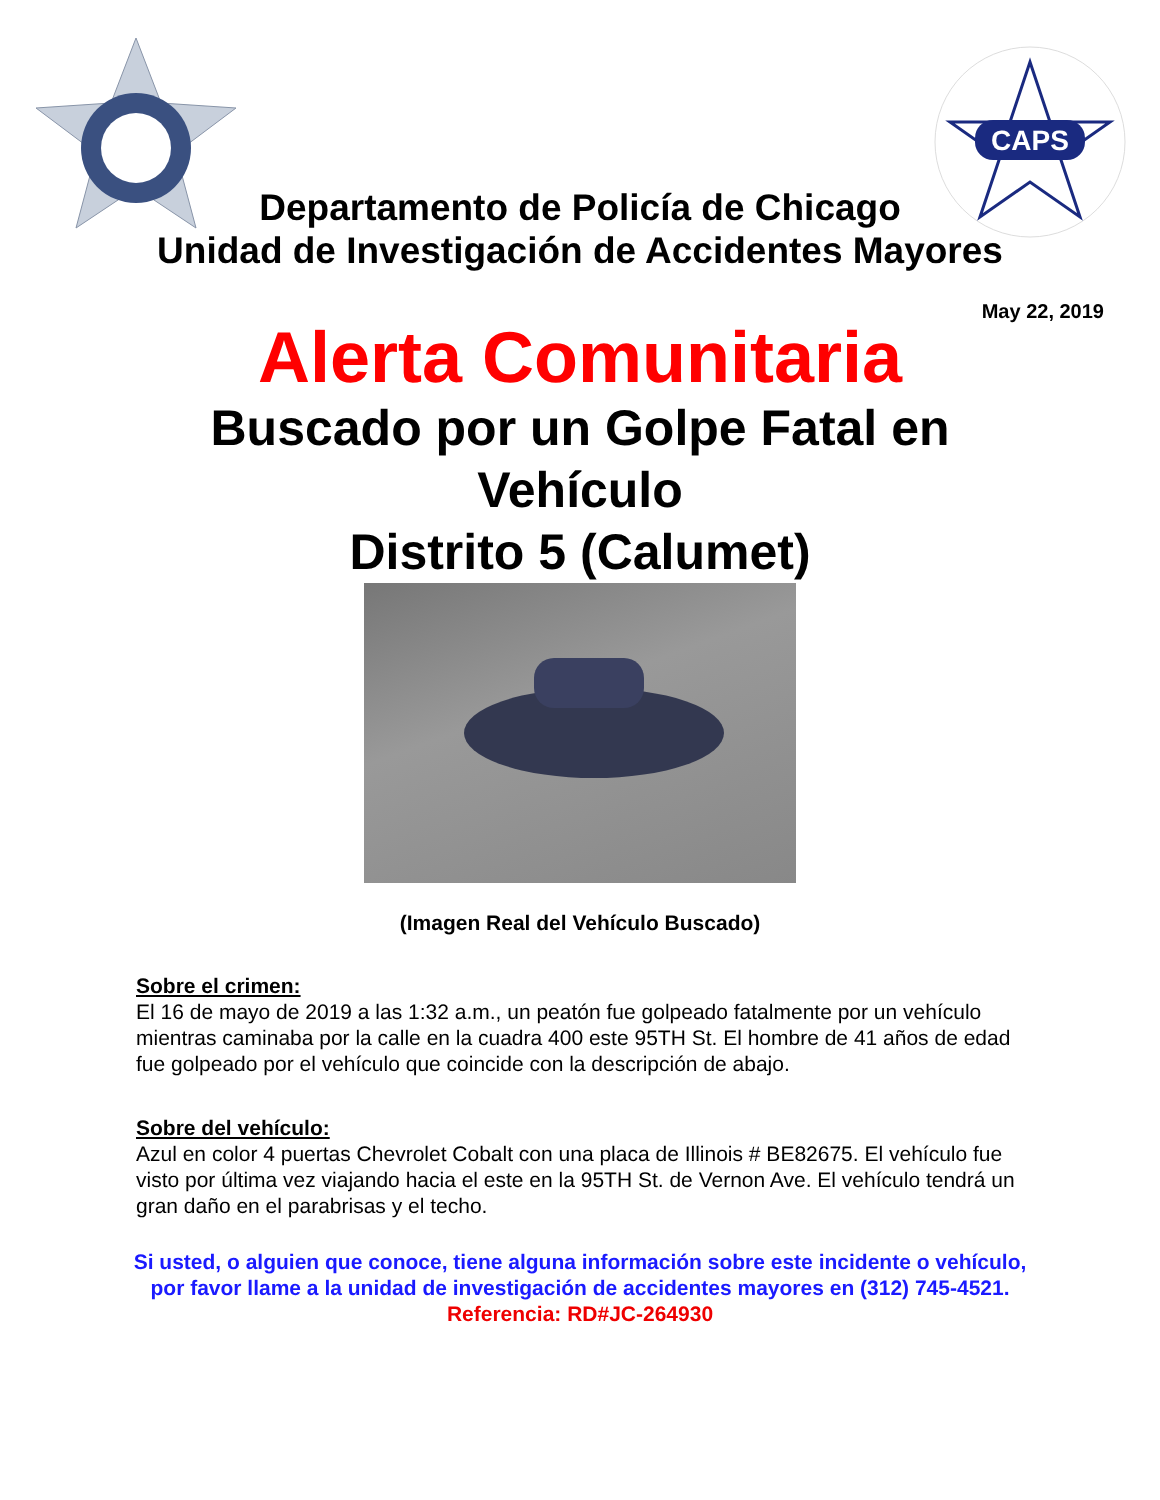CAPS
Departamento de Policía de Chicago
Unidad de Investigación de Accidentes Mayores
May 22, 2019
Alerta Comunitaria
Buscado por un Golpe Fatal en
Vehículo
Distrito 5 (Calumet)
(Imagen Real del Vehículo Buscado)
Sobre el crimen:
El 16 de mayo de 2019 a las 1:32 a.m., un peatón fue golpeado fatalmente por un vehículo mientras caminaba por la calle en la cuadra 400 este 95TH St. El hombre de 41 años de edad fue golpeado por el vehículo que coincide con la descripción de abajo.
Sobre del vehículo:
Azul en color 4 puertas Chevrolet Cobalt con una placa de Illinois # BE82675. El vehículo fue visto por última vez viajando hacia el este en la 95TH St. de Vernon Ave. El vehículo tendrá un gran daño en el parabrisas y el techo.
Si usted, o alguien que conoce, tiene alguna información sobre este incidente o vehículo, por favor llame a la unidad de investigación de accidentes mayores en (312) 745-4521.
Referencia: RD#JC-264930